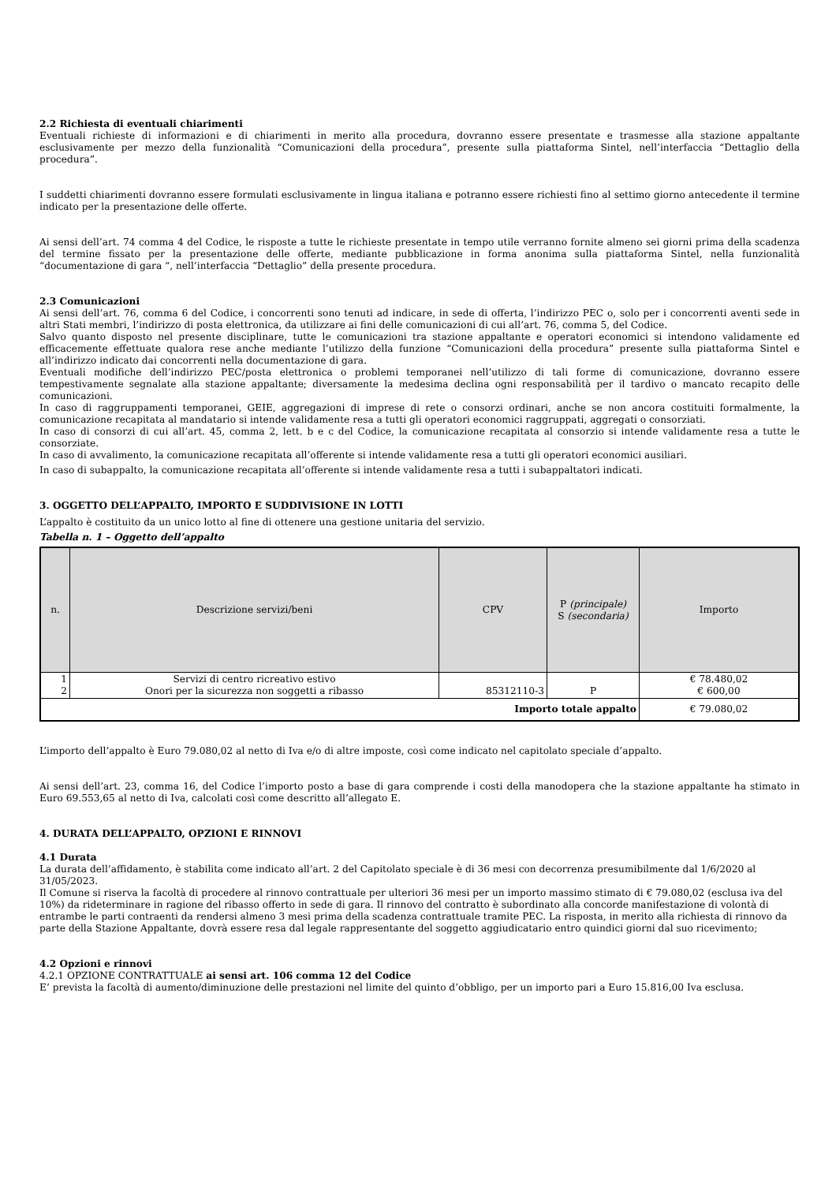2.2 Richiesta di eventuali chiarimenti
Eventuali richieste di informazioni e di chiarimenti in merito alla procedura, dovranno essere presentate e trasmesse alla stazione appaltante esclusivamente per mezzo della funzionalità “Comunicazioni della procedura”, presente sulla piattaforma Sintel, nell’interfaccia “Dettaglio della procedura”.
I suddetti chiarimenti dovranno essere formulati esclusivamente in lingua italiana e potranno essere richiesti fino al settimo giorno antecedente il termine indicato per la presentazione delle offerte.
Ai sensi dell’art. 74 comma 4 del Codice, le risposte a tutte le richieste presentate in tempo utile verranno fornite almeno sei giorni prima della scadenza del termine fissato per la presentazione delle offerte, mediante pubblicazione in forma anonima sulla piattaforma Sintel, nella funzionalità “documentazione di gara “, nell’interfaccia “Dettaglio” della presente procedura.
2.3 Comunicazioni
Ai sensi dell’art. 76, comma 6 del Codice, i concorrenti sono tenuti ad indicare, in sede di offerta, l’indirizzo PEC o, solo per i concorrenti aventi sede in altri Stati membri, l’indirizzo di posta elettronica, da utilizzare ai fini delle comunicazioni di cui all’art. 76, comma 5, del Codice.
Salvo quanto disposto nel presente disciplinare, tutte le comunicazioni tra stazione appaltante e operatori economici si intendono validamente ed efficacemente effettuate qualora rese anche mediante l’utilizzo della funzione “Comunicazioni della procedura” presente sulla piattaforma Sintel e all’indirizzo indicato dai concorrenti nella documentazione di gara.
Eventuali modifiche dell’indirizzo PEC/posta elettronica o problemi temporanei nell’utilizzo di tali forme di comunicazione, dovranno essere tempestivamente segnalate alla stazione appaltante; diversamente la medesima declina ogni responsabilità per il tardivo o mancato recapito delle comunicazioni.
In caso di raggruppamenti temporanei, GEIE, aggregazioni di imprese di rete o consorzi ordinari, anche se non ancora costituiti formalmente, la comunicazione recapitata al mandatario si intende validamente resa a tutti gli operatori economici raggruppati, aggregati o consorziati.
In caso di consorzi di cui all’art. 45, comma 2, lett. b e c del Codice, la comunicazione recapitata al consorzio si intende validamente resa a tutte le consorziate.
In caso di avvalimento, la comunicazione recapitata all’offerente si intende validamente resa a tutti gli operatori economici ausiliari.
In caso di subappalto, la comunicazione recapitata all’offerente si intende validamente resa a tutti i subappaltatori indicati.
3. OGGETTO DELL’APPALTO, IMPORTO E SUDDIVISIONE IN LOTTI
L’appalto è costituito da un unico lotto al fine di ottenere una gestione unitaria del servizio.
Tabella n. 1 – Oggetto dell’appalto
| n. | Descrizione servizi/beni | CPV | P (principale) S (secondaria) | Importo |
| --- | --- | --- | --- | --- |
| 1 2 | Servizi di centro ricreativo estivo Onori per la sicurezza non soggetti a ribasso | 85312110-3 | P | € 78.480,02 € 600,00 |
| Importo totale appalto | | | | € 79.080,02 |
L’importo dell’appalto è Euro 79.080,02 al netto di Iva e/o di altre imposte, così come indicato nel capitolato speciale d’appalto.
Ai sensi dell’art. 23, comma 16, del Codice l’importo posto a base di gara comprende i costi della manodopera che la stazione appaltante ha stimato in Euro 69.553,65 al netto di Iva, calcolati così come descritto all’allegato E.
4. DURATA DELL’APPALTO, OPZIONI E RINNOVI
4.1 Durata
La durata dell’affidamento, è stabilita come indicato all’art. 2 del Capitolato speciale è di 36 mesi con decorrenza presumibilmente dal 1/6/2020 al 31/05/2023.
Il Comune si riserva la facoltà di procedere al rinnovo contrattuale per ulteriori 36 mesi per un importo massimo stimato di € 79.080,02 (esclusa iva del 10%) da rideterminare in ragione del ribasso offerto in sede di gara. Il rinnovo del contratto è subordinato alla concorde manifestazione di volontà di entrambe le parti contraenti da rendersi almeno 3 mesi prima della scadenza contrattuale tramite PEC. La risposta, in merito alla richiesta di rinnovo da parte della Stazione Appaltante, dovrà essere resa dal legale rappresentante del soggetto aggiudicatario entro quindici giorni dal suo ricevimento;
4.2 Opzioni e rinnovi
4.2.1 OPZIONE CONTRATTUALE ai sensi art. 106 comma 12 del Codice
E’ prevista la facoltà di aumento/diminuzione delle prestazioni nel limite del quinto d’obbligo, per un importo pari a Euro 15.816,00 Iva esclusa.